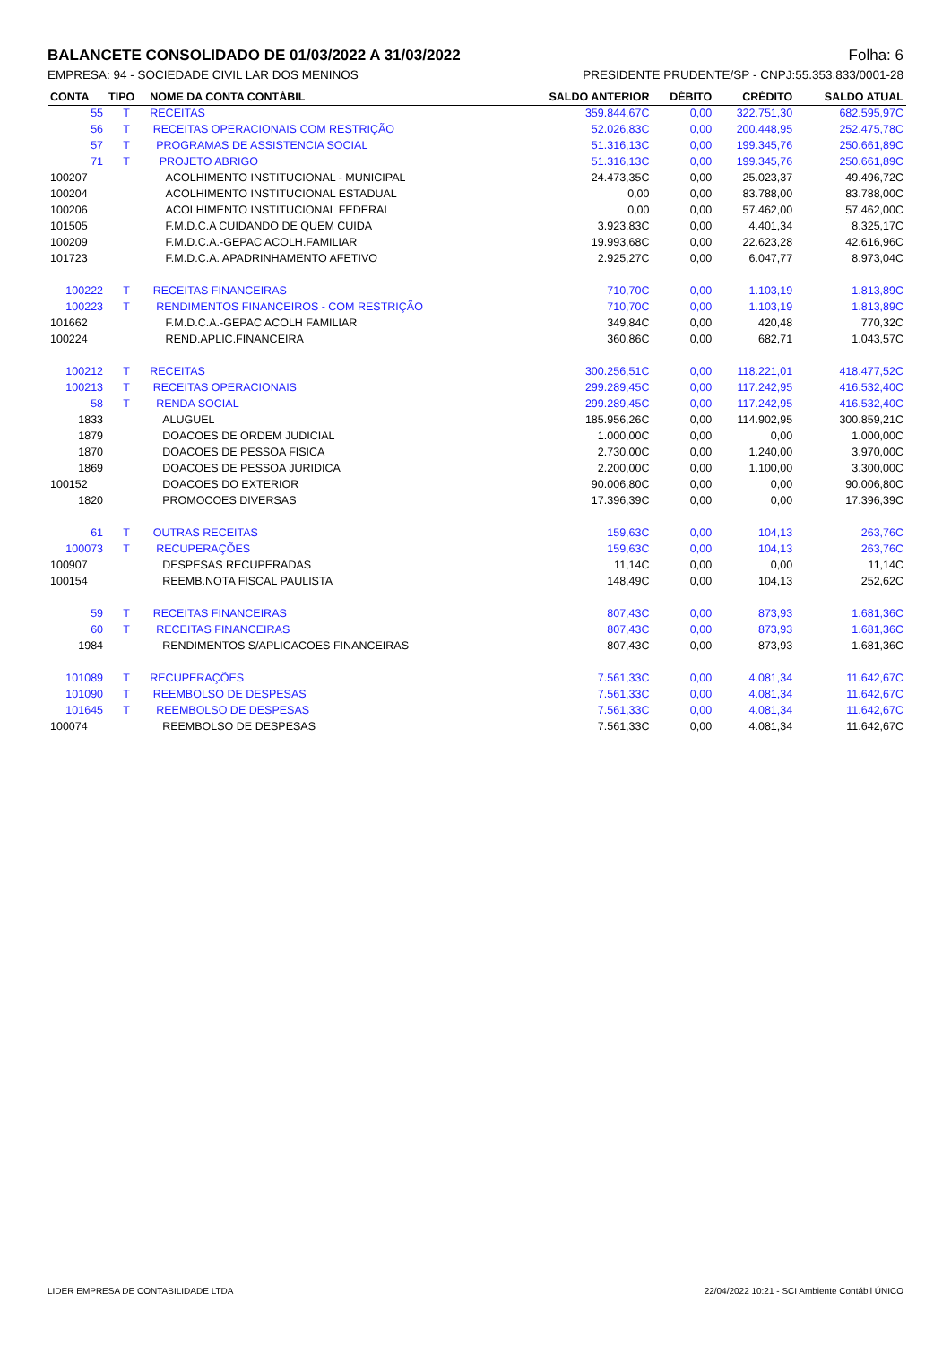BALANCETE CONSOLIDADO DE 01/03/2022 A 31/03/2022 Folha: 6
EMPRESA: 94 - SOCIEDADE CIVIL LAR DOS MENINOS PRESIDENTE PRUDENTE/SP - CNPJ:55.353.833/0001-28
| CONTA | TIPO | NOME DA CONTA CONTÁBIL | SALDO ANTERIOR | DÉBITO | CRÉDITO | SALDO ATUAL |
| --- | --- | --- | --- | --- | --- | --- |
| 55 | T | RECEITAS | 359.844,67C | 0,00 | 322.751,30 | 682.595,97C |
| 56 | T | RECEITAS OPERACIONAIS COM RESTRIÇÃO | 52.026,83C | 0,00 | 200.448,95 | 252.475,78C |
| 57 | T | PROGRAMAS DE ASSISTENCIA SOCIAL | 51.316,13C | 0,00 | 199.345,76 | 250.661,89C |
| 71 | T | PROJETO ABRIGO | 51.316,13C | 0,00 | 199.345,76 | 250.661,89C |
| 100207 | | ACOLHIMENTO INSTITUCIONAL - MUNICIPAL | 24.473,35C | 0,00 | 25.023,37 | 49.496,72C |
| 100204 | | ACOLHIMENTO INSTITUCIONAL ESTADUAL | 0,00 | 0,00 | 83.788,00 | 83.788,00C |
| 100206 | | ACOLHIMENTO INSTITUCIONAL FEDERAL | 0,00 | 0,00 | 57.462,00 | 57.462,00C |
| 101505 | | F.M.D.C.A CUIDANDO DE QUEM CUIDA | 3.923,83C | 0,00 | 4.401,34 | 8.325,17C |
| 100209 | | F.M.D.C.A.-GEPAC ACOLH.FAMILIAR | 19.993,68C | 0,00 | 22.623,28 | 42.616,96C |
| 101723 | | F.M.D.C.A. APADRINHAMENTO AFETIVO | 2.925,27C | 0,00 | 6.047,77 | 8.973,04C |
| 100222 | T | RECEITAS FINANCEIRAS | 710,70C | 0,00 | 1.103,19 | 1.813,89C |
| 100223 | T | RENDIMENTOS FINANCEIROS - COM RESTRIÇÃO | 710,70C | 0,00 | 1.103,19 | 1.813,89C |
| 101662 | | F.M.D.C.A.-GEPAC ACOLH FAMILIAR | 349,84C | 0,00 | 420,48 | 770,32C |
| 100224 | | REND.APLIC.FINANCEIRA | 360,86C | 0,00 | 682,71 | 1.043,57C |
| 100212 | T | RECEITAS | 300.256,51C | 0,00 | 118.221,01 | 418.477,52C |
| 100213 | T | RECEITAS OPERACIONAIS | 299.289,45C | 0,00 | 117.242,95 | 416.532,40C |
| 58 | T | RENDA SOCIAL | 299.289,45C | 0,00 | 117.242,95 | 416.532,40C |
| 1833 | | ALUGUEL | 185.956,26C | 0,00 | 114.902,95 | 300.859,21C |
| 1879 | | DOACOES DE ORDEM JUDICIAL | 1.000,00C | 0,00 | 0,00 | 1.000,00C |
| 1870 | | DOACOES DE PESSOA FISICA | 2.730,00C | 0,00 | 1.240,00 | 3.970,00C |
| 1869 | | DOACOES DE PESSOA JURIDICA | 2.200,00C | 0,00 | 1.100,00 | 3.300,00C |
| 100152 | | DOACOES DO EXTERIOR | 90.006,80C | 0,00 | 0,00 | 90.006,80C |
| 1820 | | PROMOCOES DIVERSAS | 17.396,39C | 0,00 | 0,00 | 17.396,39C |
| 61 | T | OUTRAS RECEITAS | 159,63C | 0,00 | 104,13 | 263,76C |
| 100073 | T | RECUPERAÇÕES | 159,63C | 0,00 | 104,13 | 263,76C |
| 100907 | | DESPESAS RECUPERADAS | 11,14C | 0,00 | 0,00 | 11,14C |
| 100154 | | REEMB.NOTA FISCAL PAULISTA | 148,49C | 0,00 | 104,13 | 252,62C |
| 59 | T | RECEITAS FINANCEIRAS | 807,43C | 0,00 | 873,93 | 1.681,36C |
| 60 | T | RECEITAS FINANCEIRAS | 807,43C | 0,00 | 873,93 | 1.681,36C |
| 1984 | | RENDIMENTOS S/APLICACOES FINANCEIRAS | 807,43C | 0,00 | 873,93 | 1.681,36C |
| 101089 | T | RECUPERAÇÕES | 7.561,33C | 0,00 | 4.081,34 | 11.642,67C |
| 101090 | T | REEMBOLSO DE DESPESAS | 7.561,33C | 0,00 | 4.081,34 | 11.642,67C |
| 101645 | T | REEMBOLSO DE DESPESAS | 7.561,33C | 0,00 | 4.081,34 | 11.642,67C |
| 100074 | | REEMBOLSO DE DESPESAS | 7.561,33C | 0,00 | 4.081,34 | 11.642,67C |
LIDER EMPRESA DE CONTABILIDADE LTDA 22/04/2022 10:21 - SCI Ambiente Contábil ÚNICO